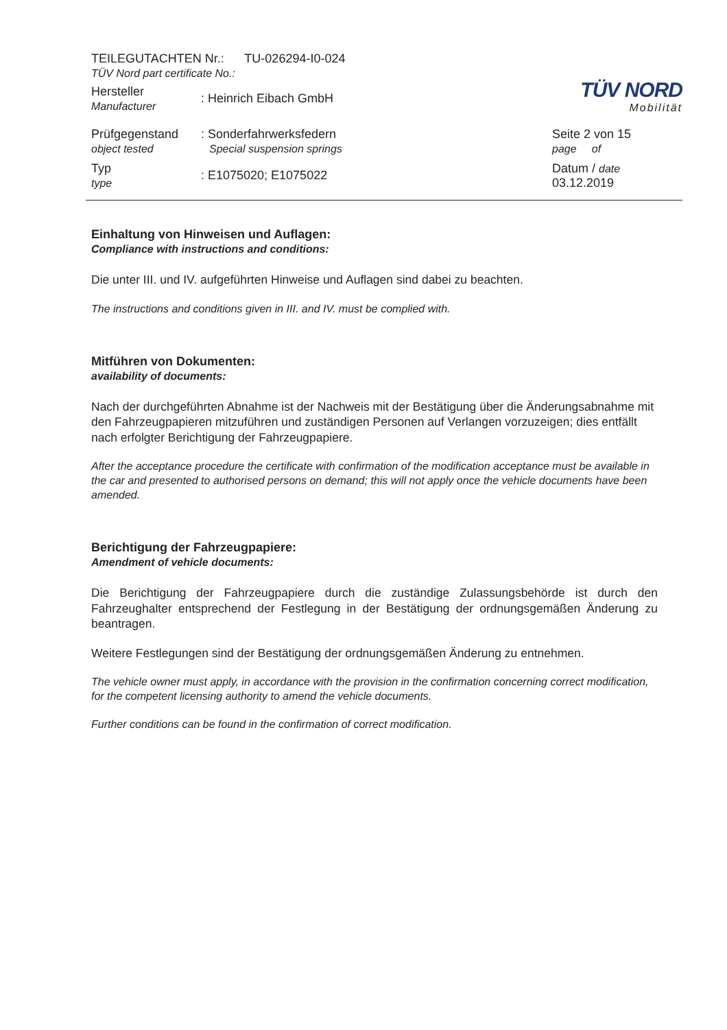| TEILEGUTACHTEN Nr.: TU-026294-I0-024 TÜV Nord part certificate No.: | | | TÜV NORD Mobilität |
| Hersteller Manufacturer | : Heinrich Eibach GmbH | | |
| Prüfgegenstand object tested | : Sonderfahrwerksfedern Special suspension springs | | Seite 2 von 15 page of |
| Typ type | : E1075020; E1075022 | | Datum / date 03.12.2019 |
Einhaltung von Hinweisen und Auflagen:
Compliance with instructions and conditions:
Die unter III. und IV. aufgeführten Hinweise und Auflagen sind dabei zu beachten.
The instructions and conditions given in III. and IV. must be complied with.
Mitführen von Dokumenten:
availability of documents:
Nach der durchgeführten Abnahme ist der Nachweis mit der Bestätigung über die Änderungsabnahme mit den Fahrzeugpapieren mitzuführen und zuständigen Personen auf Verlangen vorzuzeigen; dies entfällt nach erfolgter Berichtigung der Fahrzeugpapiere.
After the acceptance procedure the certificate with confirmation of the modification acceptance must be available in the car and presented to authorised persons on demand; this will not apply once the vehicle documents have been amended.
Berichtigung der Fahrzeugpapiere:
Amendment of vehicle documents:
Die Berichtigung der Fahrzeugpapiere durch die zuständige Zulassungsbehörde ist durch den Fahrzeughalter entsprechend der Festlegung in der Bestätigung der ordnungsgemäßen Änderung zu beantragen.
Weitere Festlegungen sind der Bestätigung der ordnungsgemäßen Änderung zu entnehmen.
The vehicle owner must apply, in accordance with the provision in the confirmation concerning correct modification, for the competent licensing authority to amend the vehicle documents.
Further conditions can be found in the confirmation of correct modification.